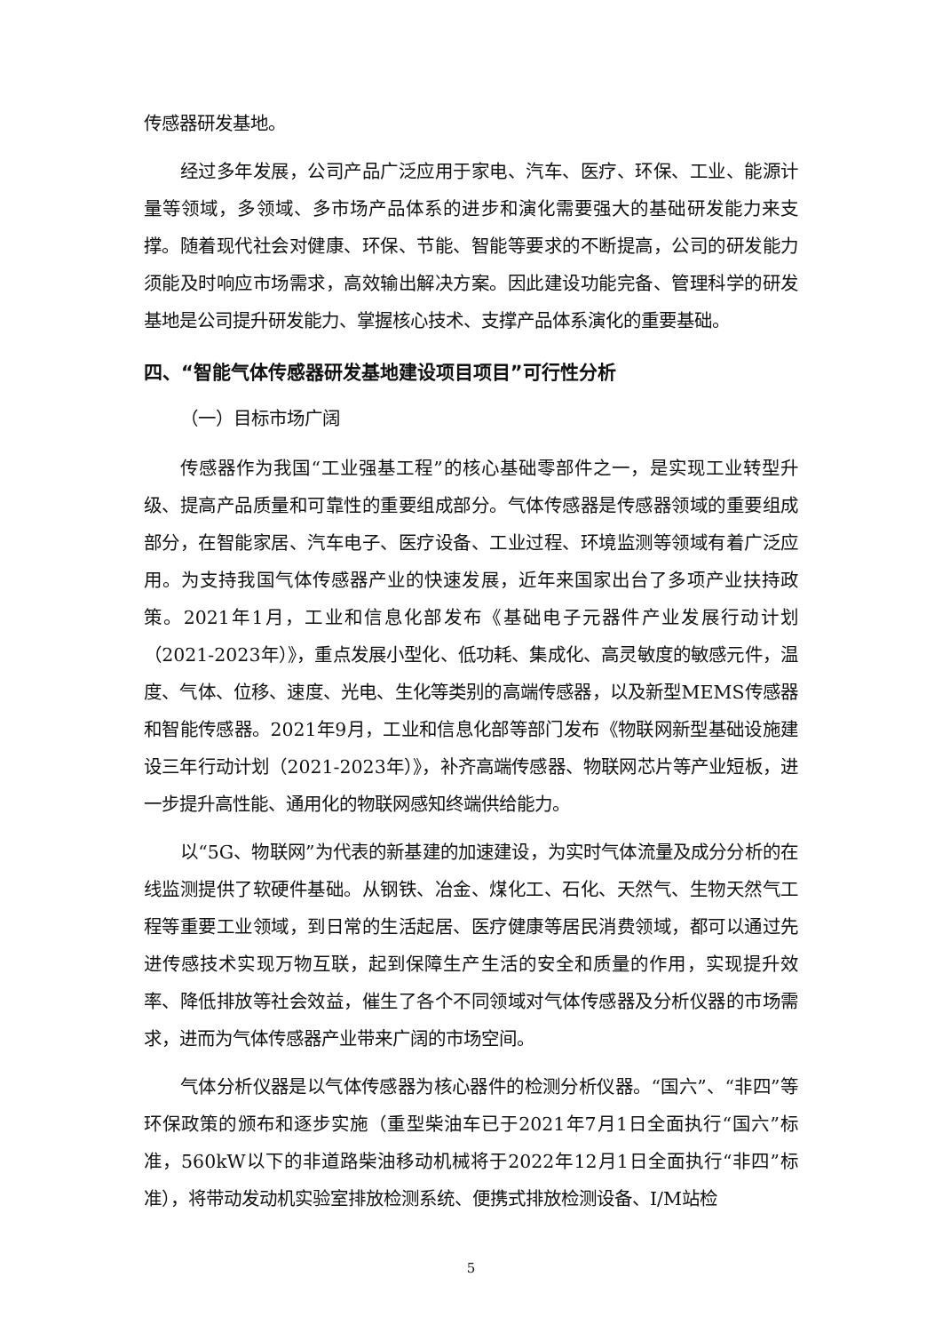传感器研发基地。
经过多年发展，公司产品广泛应用于家电、汽车、医疗、环保、工业、能源计量等领域，多领域、多市场产品体系的进步和演化需要强大的基础研发能力来支撑。随着现代社会对健康、环保、节能、智能等要求的不断提高，公司的研发能力须能及时响应市场需求，高效输出解决方案。因此建设功能完备、管理科学的研发基地是公司提升研发能力、掌握核心技术、支撑产品体系演化的重要基础。
四、“智能气体传感器研发基地建设项目项目”可行性分析
（一）目标市场广阔
传感器作为我国“工业强基工程”的核心基础零部件之一，是实现工业转型升级、提高产品质量和可靠性的重要组成部分。气体传感器是传感器领域的重要组成部分，在智能家居、汽车电子、医疗设备、工业过程、环境监测等领域有着广泛应用。为支持我国气体传感器产业的快速发展，近年来国家出台了多项产业扶持政策。2021年1月，工业和信息化部发布《基础电子元器件产业发展行动计划（2021-2023年）》，重点发展小型化、低功耗、集成化、高灵敏度的敏感元件，温度、气体、位移、速度、光电、生化等类别的高端传感器，以及新型MEMS传感器和智能传感器。2021年9月，工业和信息化部等部门发布《物联网新型基础设施建设三年行动计划（2021-2023年）》，补齐高端传感器、物联网芯片等产业短板，进一步提升高性能、通用化的物联网感知终端供给能力。
以“5G、物联网”为代表的新基建的加速建设，为实时气体流量及成分分析的在线监测提供了软硬件基础。从钢铁、冶金、煤化工、石化、天然气、生物天然气工程等重要工业领域，到日常的生活起居、医疗健康等居民消费领域，都可以通过先进传感技术实现万物互联，起到保障生产生活的安全和质量的作用，实现提升效率、降低排放等社会效益，催生了各个不同领域对气体传感器及分析仪器的市场需求，进而为气体传感器产业带来广阔的市场空间。
气体分析仪器是以气体传感器为核心器件的检测分析仪器。“国六”、“非四”等环保政策的颁布和逐步实施（重型柴油车已于2021年7月1日全面执行“国六”标准，560kW以下的非道路柴油移动机械将于2022年12月1日全面执行“非四”标准），将带动发动机实验室排放检测系统、便携式排放检测设备、I/M站检
5